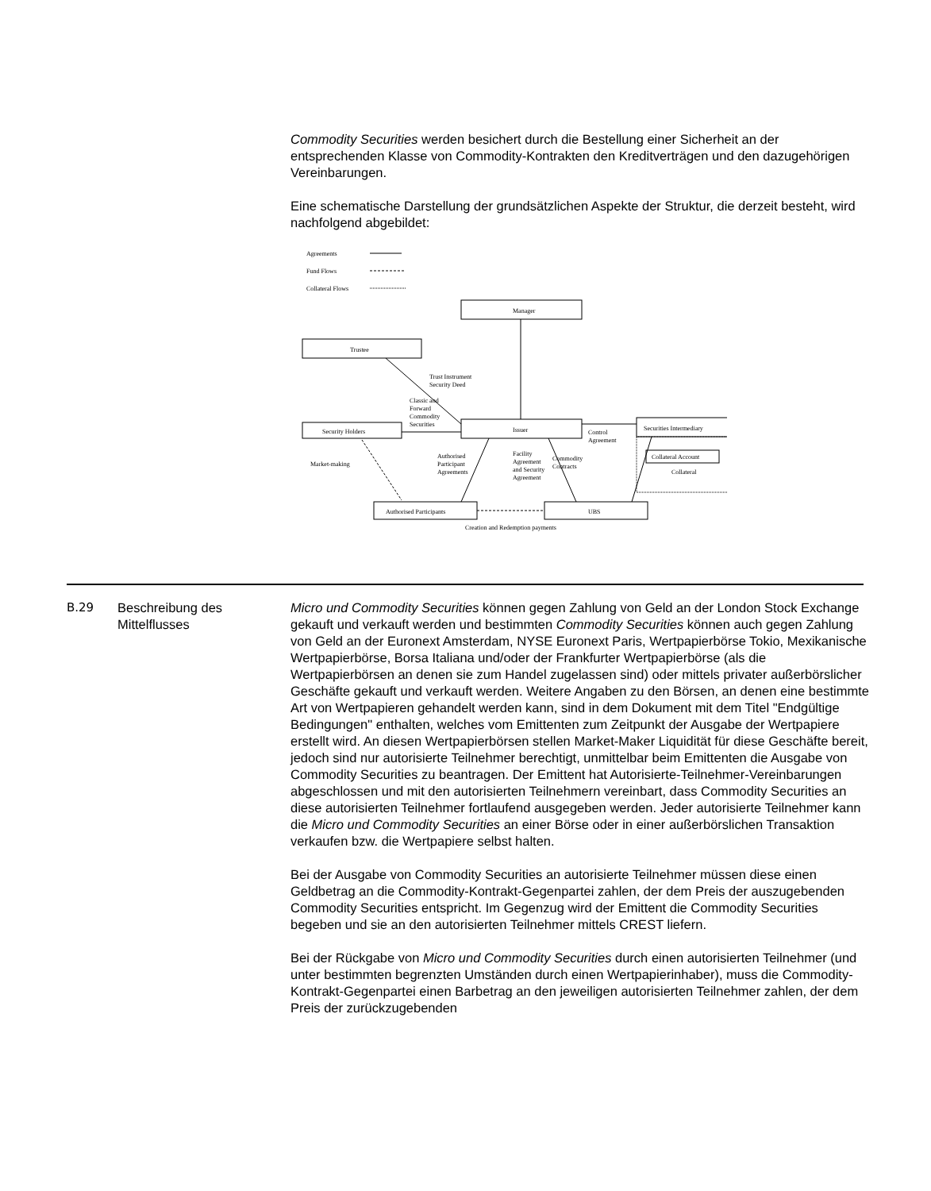Commodity Securities werden besichert durch die Bestellung einer Sicherheit an der entsprechenden Klasse von Commodity-Kontrakten den Kreditverträgen und den dazugehörigen Vereinbarungen.
Eine schematische Darstellung der grundsätzlichen Aspekte der Struktur, die derzeit besteht, wird nachfolgend abgebildet:
Agreements
Fund Flows
Collateral Flows
Manager
Trustee
Issuer
Security Holders
Securities Intermediary
Collateral Account
Collateral
Authorised Participants
UBS
Trust Instrument
Security Deed
Classic and
Forward
Commodity
Securities
Control
Agreement
Market-making
Authorised
Participant
Agreements
Facility
Agreement
and Security
Agreement
Commodity
Contracts
Creation and Redemption payments
B.29 Beschreibung des Mittelflusses
Micro und Commodity Securities können gegen Zahlung von Geld an der London Stock Exchange gekauft und verkauft werden und bestimmten Commodity Securities können auch gegen Zahlung von Geld an der Euronext Amsterdam, NYSE Euronext Paris, Wertpapierbörse Tokio, Mexikanische Wertpapierbörse, Borsa Italiana und/oder der Frankfurter Wertpapierbörse (als die Wertpapierbörsen an denen sie zum Handel zugelassen sind) oder mittels privater außerbörslicher Geschäfte gekauft und verkauft werden. Weitere Angaben zu den Börsen, an denen eine bestimmte Art von Wertpapieren gehandelt werden kann, sind in dem Dokument mit dem Titel "Endgültige Bedingungen" enthalten, welches vom Emittenten zum Zeitpunkt der Ausgabe der Wertpapiere erstellt wird. An diesen Wertpapierbörsen stellen Market-Maker Liquidität für diese Geschäfte bereit, jedoch sind nur autorisierte Teilnehmer berechtigt, unmittelbar beim Emittenten die Ausgabe von Commodity Securities zu beantragen. Der Emittent hat Autorisierte-Teilnehmer-Vereinbarungen abgeschlossen und mit den autorisierten Teilnehmern vereinbart, dass Commodity Securities an diese autorisierten Teilnehmer fortlaufend ausgegeben werden. Jeder autorisierte Teilnehmer kann die Micro und Commodity Securities an einer Börse oder in einer außerbörslichen Transaktion verkaufen bzw. die Wertpapiere selbst halten.
Bei der Ausgabe von Commodity Securities an autorisierte Teilnehmer müssen diese einen Geldbetrag an die Commodity-Kontrakt-Gegenpartei zahlen, der dem Preis der auszugebenden Commodity Securities entspricht. Im Gegenzug wird der Emittent die Commodity Securities begeben und sie an den autorisierten Teilnehmer mittels CREST liefern.
Bei der Rückgabe von Micro und Commodity Securities durch einen autorisierten Teilnehmer (und unter bestimmten begrenzten Umständen durch einen Wertpapierinhaber), muss die Commodity-Kontrakt-Gegenpartei einen Barbetrag an den jeweiligen autorisierten Teilnehmer zahlen, der dem Preis der zurückzugebenden